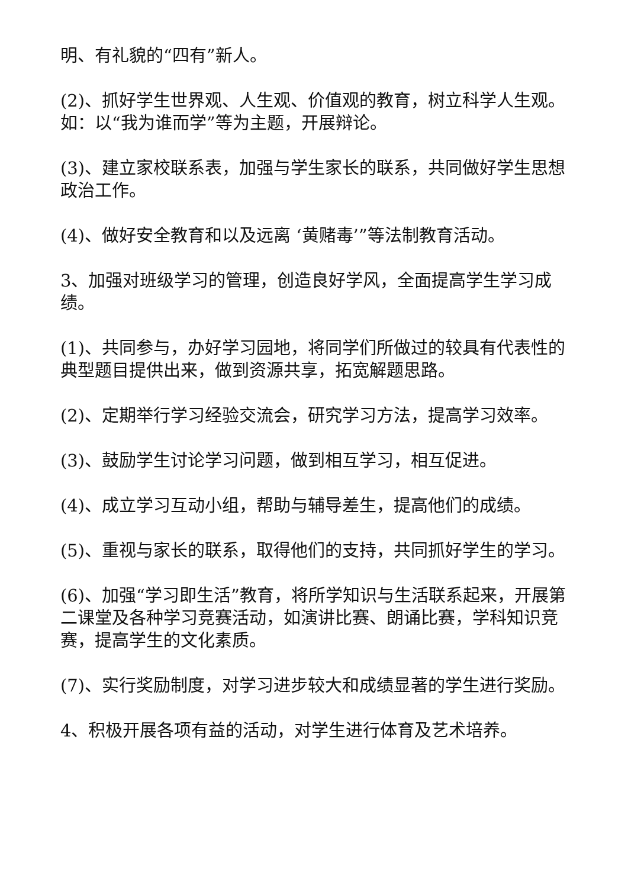明、有礼貌的“四有”新人。
(2)、抓好学生世界观、人生观、价值观的教育，树立科学人生观。如：以“我为谁而学”等为主题，开展辩论。
(3)、建立家校联系表，加强与学生家长的联系，共同做好学生思想政治工作。
(4)、做好安全教育和以及远离 ‘黄赌毒’”等法制教育活动。
3、加强对班级学习的管理，创造良好学风，全面提高学生学习成绩。
(1)、共同参与，办好学习园地，将同学们所做过的较具有代表性的典型题目提供出来，做到资源共享，拓宽解题思路。
(2)、定期举行学习经验交流会，研究学习方法，提高学习效率。
(3)、鼓励学生讨论学习问题，做到相互学习，相互促进。
(4)、成立学习互动小组，帮助与辅导差生，提高他们的成绩。
(5)、重视与家长的联系，取得他们的支持，共同抓好学生的学习。
(6)、加强“学习即生活”教育，将所学知识与生活联系起来，开展第二课堂及各种学习竞赛活动，如演讲比赛、朗诵比赛，学科知识竞赛，提高学生的文化素质。
(7)、实行奖励制度，对学习进步较大和成绩显著的学生进行奖励。
4、积极开展各项有益的活动，对学生进行体育及艺术培养。